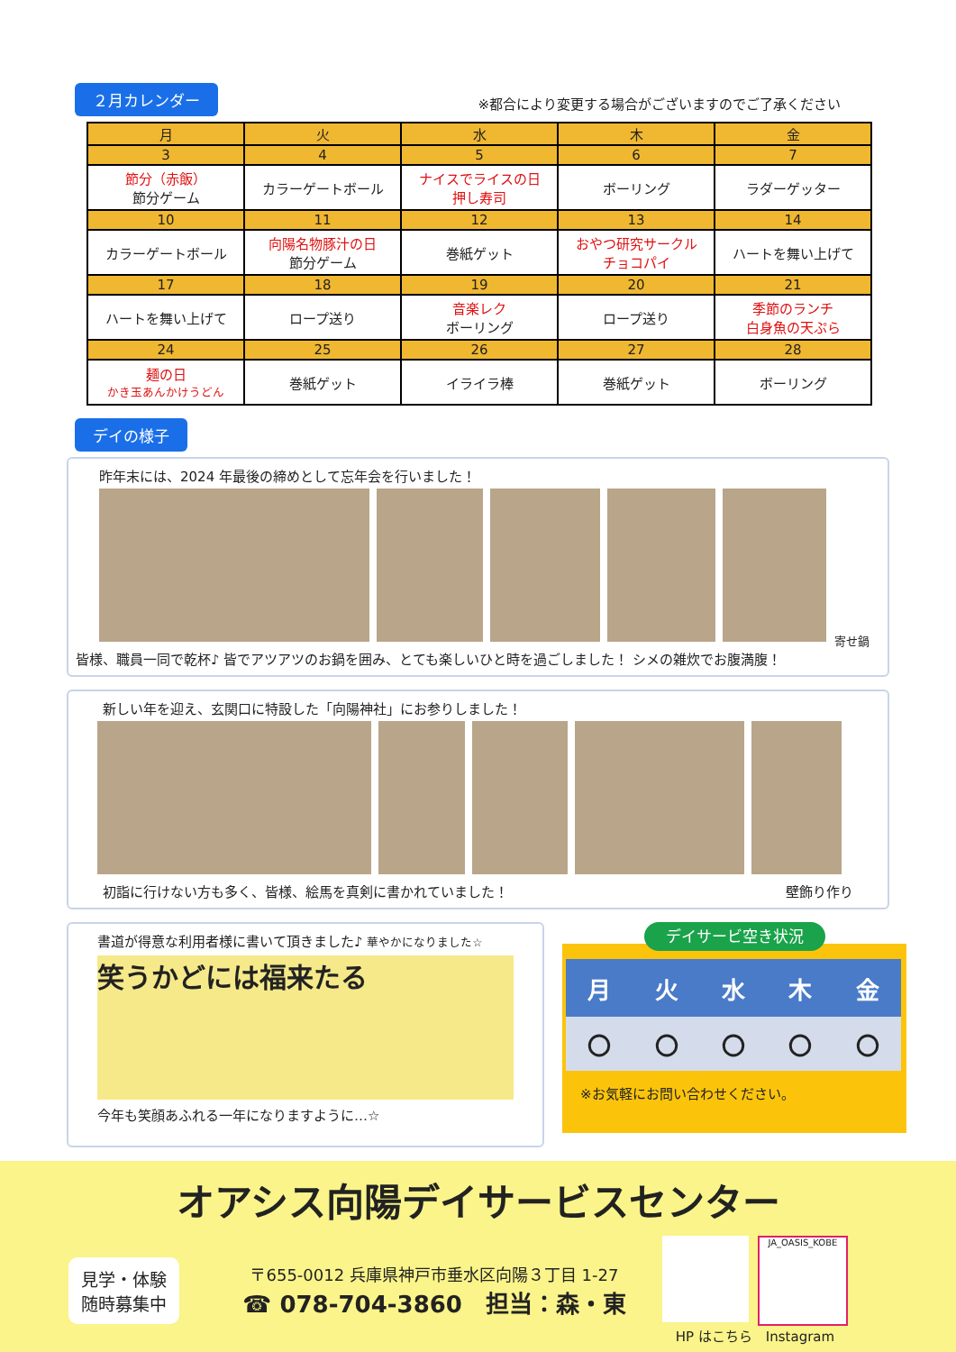２月カレンダー ※都合により変更する場合がございますのでご了承ください
| 月 | 火 | 水 | 木 | 金 |
| --- | --- | --- | --- | --- |
| 3 | 4 | 5 | 6 | 7 |
| 節分（赤飯） 節分ゲーム | カラーゲートボール | ナイスでライスの日 押し寿司 | ボーリング | ラダーゲッター |
| 10 | 11 | 12 | 13 | 14 |
| カラーゲートボール | 向陽名物豚汁の日 節分ゲーム | 巻紙ゲット | おやつ研究サークル チョコパイ | ハートを舞い上げて |
| 17 | 18 | 19 | 20 | 21 |
| ハートを舞い上げて | ロープ送り | 音楽レク ボーリング | ロープ送り | 季節のランチ 白身魚の天ぷら |
| 24 | 25 | 26 | 27 | 28 |
| 麺の日 かき玉あんかけうどん | 巻紙ゲット | イライラ棒 | 巻紙ゲット | ボーリング |
デイの様子
昨年末には、2024 年最後の締めとして忘年会を行いました！
寄せ鍋
皆様、職員一同で乾杯♪ 皆でアツアツのお鍋を囲み、とても楽しいひと時を過ごしました！ シメの雑炊でお腹満腹！
新しい年を迎え、玄関口に特設した「向陽神社」にお参りしました！
初詣に行けない方も多く、皆様、絵馬を真剣に書かれていました！ 壁飾り作り
書道が得意な利用者様に書いて頂きました♪ 華やかになりました☆
笑うかどには福来たる
今年も笑顔あふれる一年になりますように…☆
デイサービ空き状況
| 月 | 火 | 水 | 木 | 金 |
| 〇 | 〇 | 〇 | 〇 | 〇 |
※お気軽にお問い合わせください。
オアシス向陽デイサービスセンター
見学・体験
随時募集中
〒655-0012 兵庫県神戸市垂水区向陽３丁目 1-27
☎ 078-704-3860　担当：森・東
JA_OASIS_KOBE
HP はこちら　Instagram